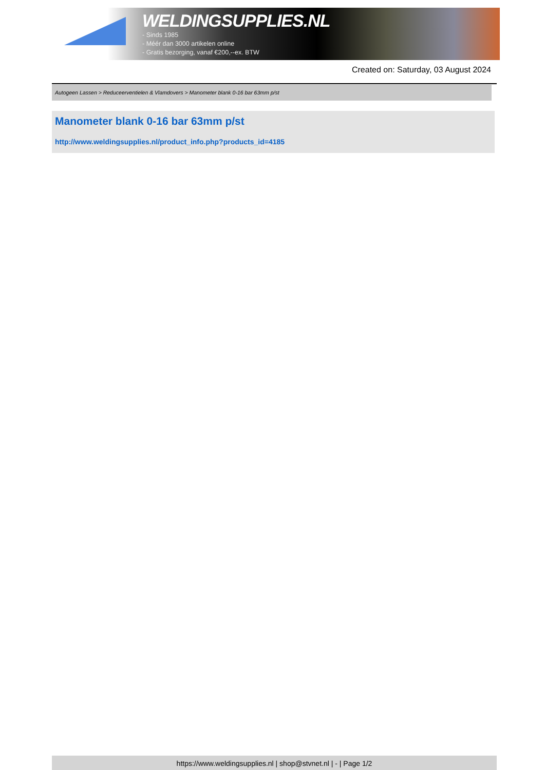WELDINGSUPPLIES.NL
- Sinds 1985
- Méér dan 3000 artikelen online
- Gratis bezorging, vanaf €200,--ex. BTW
Created on: Saturday, 03 August 2024
Autogeen Lassen > Reduceerventielen & Vlamdovers > Manometer blank 0-16 bar 63mm p/st
Manometer blank 0-16 bar 63mm p/st
http://www.weldingsupplies.nl/product_info.php?products_id=4185
https://www.weldingsupplies.nl | shop@stvnet.nl | - | Page 1/2